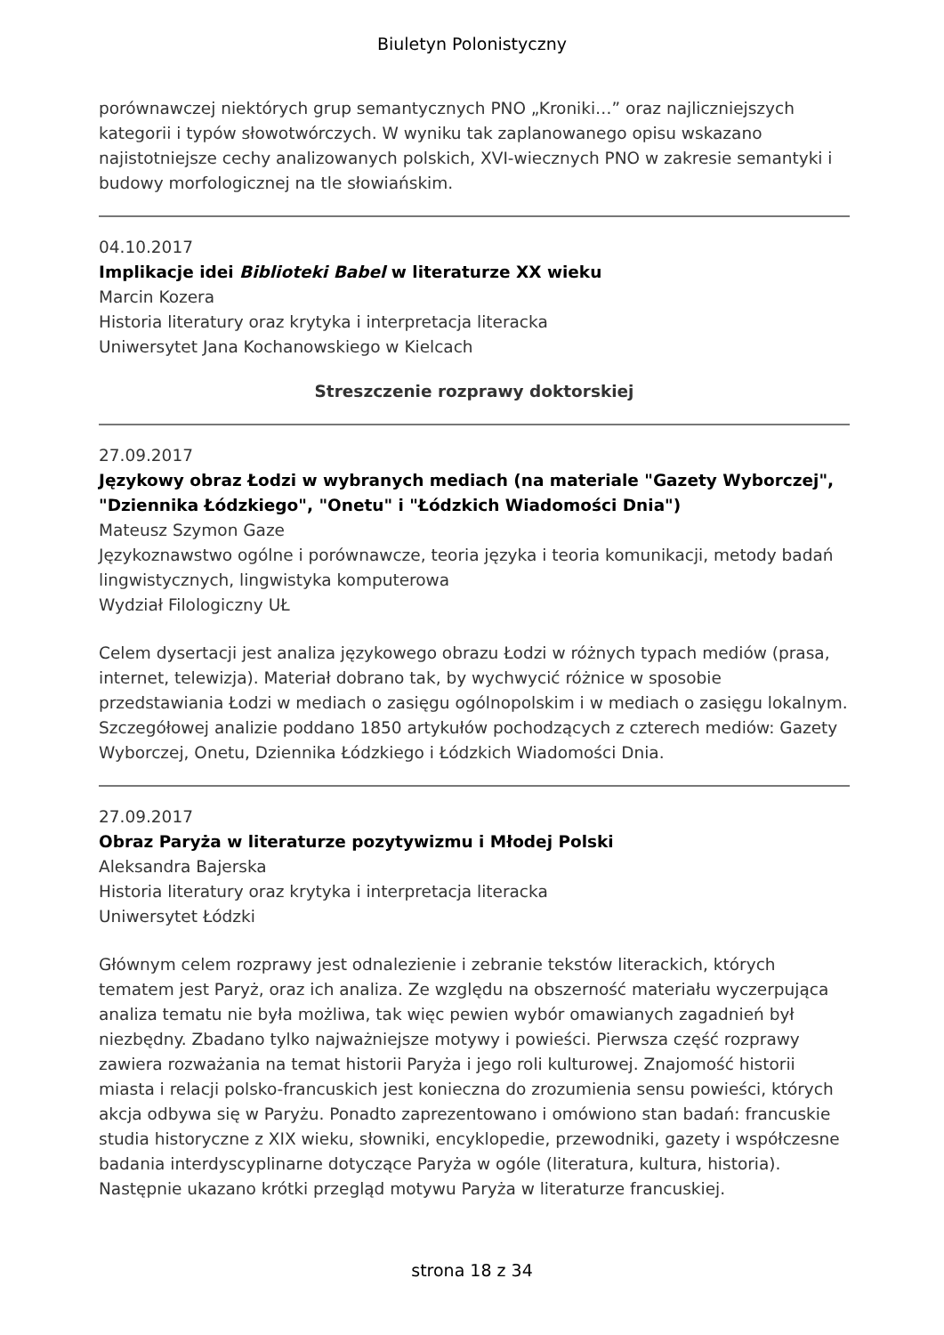Biuletyn Polonistyczny
porównawczej niektórych grup semantycznych PNO „Kroniki…” oraz najliczniejszych kategorii i typów słowotwórczych. W wyniku tak zaplanowanego opisu wskazano najistotniejsze cechy analizowanych polskich, XVI-wiecznych PNO w zakresie semantyki i budowy morfologicznej na tle słowiańskim.
04.10.2017
Implikacje idei Biblioteki Babel w literaturze XX wieku
Marcin Kozera
Historia literatury oraz krytyka i interpretacja literacka
Uniwersytet Jana Kochanowskiego w Kielcach
Streszczenie rozprawy doktorskiej
27.09.2017
Językowy obraz Łodzi w wybranych mediach (na materiale "Gazety Wyborczej", "Dziennika Łódzkiego", "Onetu" i "Łódzkich Wiadomości Dnia")
Mateusz Szymon Gaze
Językoznawstwo ogólne i porównawcze, teoria języka i teoria komunikacji, metody badań lingwistycznych, lingwistyka komputerowa
Wydział Filologiczny UŁ
Celem dysertacji jest analiza językowego obrazu Łodzi w różnych typach mediów (prasa, internet, telewizja). Materiał dobrano tak, by wychwycić różnice w sposobie przedstawiania Łodzi w mediach o zasięgu ogólnopolskim i w mediach o zasięgu lokalnym. Szczegółowej analizie poddano 1850 artykułów pochodzących z czterech mediów: Gazety Wyborczej, Onetu, Dziennika Łódzkiego i Łódzkich Wiadomości Dnia.
27.09.2017
Obraz Paryża w literaturze pozytywizmu i Młodej Polski
Aleksandra Bajerska
Historia literatury oraz krytyka i interpretacja literacka
Uniwersytet Łódzki
Głównym celem rozprawy jest odnalezienie i zebranie tekstów literackich, których tematem jest Paryż, oraz ich analiza. Ze względu na obszerność materiału wyczerpująca analiza tematu nie była możliwa, tak więc pewien wybór omawianych zagadnień był niezbędny. Zbadano tylko najważniejsze motywy i powieści. Pierwsza część rozprawy zawiera rozważania na temat historii Paryża i jego roli kulturowej. Znajomość historii miasta i relacji polsko-francuskich jest konieczna do zrozumienia sensu powieści, których akcja odbywa się w Paryżu. Ponadto zaprezentowano i omówiono stan badań: francuskie studia historyczne z XIX wieku, słowniki, encyklopedie, przewodniki, gazety i współczesne badania interdyscyplinarne dotyczące Paryża w ogóle (literatura, kultura, historia). Następnie ukazano krótki przegląd motywu Paryża w literaturze francuskiej.
strona 18 z 34